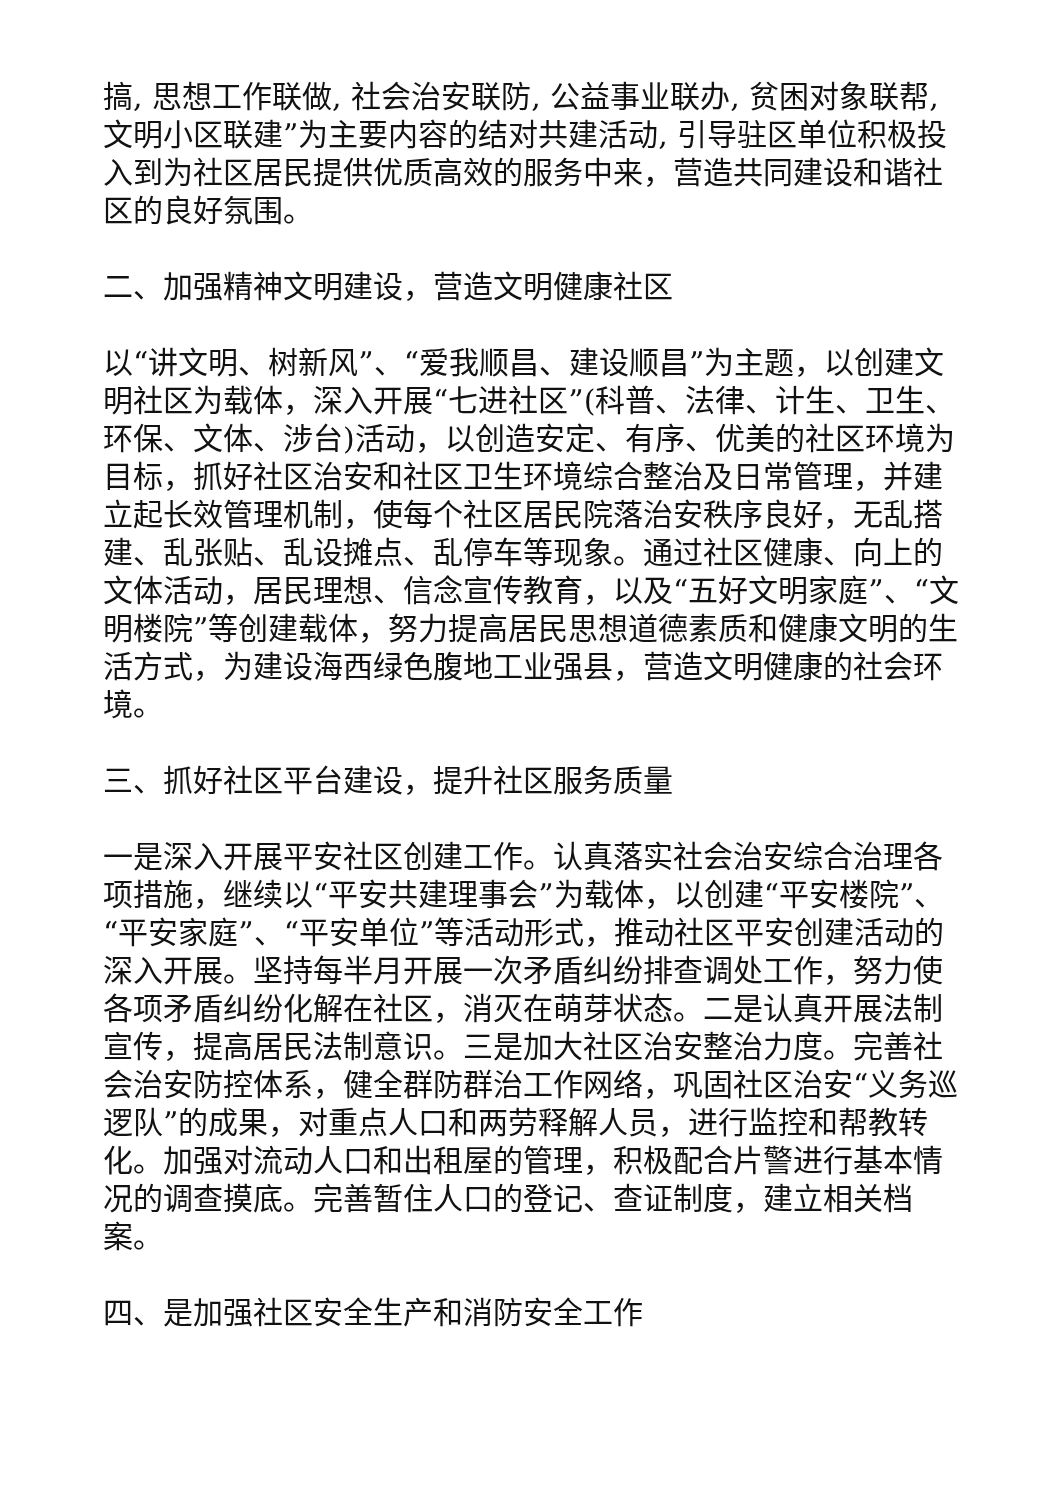搞, 思想工作联做, 社会治安联防, 公益事业联办, 贫困对象联帮, 文明小区联建”为主要内容的结对共建活动, 引导驻区单位积极投入到为社区居民提供优质高效的服务中来，营造共同建设和谐社区的良好氛围。
二、加强精神文明建设，营造文明健康社区
以“讲文明、树新风”、“爱我顺昌、建设顺昌”为主题，以创建文明社区为载体，深入开展“七进社区”(科普、法律、计生、卫生、环保、文体、涉台)活动，以创造安定、有序、优美的社区环境为目标，抓好社区治安和社区卫生环境综合整治及日常管理，并建立起长效管理机制，使每个社区居民院落治安秩序良好，无乱搭建、乱张贴、乱设摊点、乱停车等现象。通过社区健康、向上的文体活动，居民理想、信念宣传教育，以及“五好文明家庭”、“文明楼院”等创建载体，努力提高居民思想道德素质和健康文明的生活方式，为建设海西绿色腹地工业强县，营造文明健康的社会环境。
三、抓好社区平台建设，提升社区服务质量
一是深入开展平安社区创建工作。认真落实社会治安综合治理各项措施，继续以“平安共建理事会”为载体，以创建“平安楼院”、“平安家庭”、“平安单位”等活动形式，推动社区平安创建活动的深入开展。坚持每半月开展一次矛盾纠纷排查调处工作，努力使各项矛盾纠纷化解在社区，消灭在萌芽状态。二是认真开展法制宣传，提高居民法制意识。三是加大社区治安整治力度。完善社会治安防控体系，健全群防群治工作网络，巩固社区治安“义务巡逻队”的成果，对重点人口和两劳释解人员，进行监控和帮教转化。加强对流动人口和出租屋的管理，积极配合片警进行基本情况的调查摸底。完善暂住人口的登记、查证制度，建立相关档案。
四、是加强社区安全生产和消防安全工作